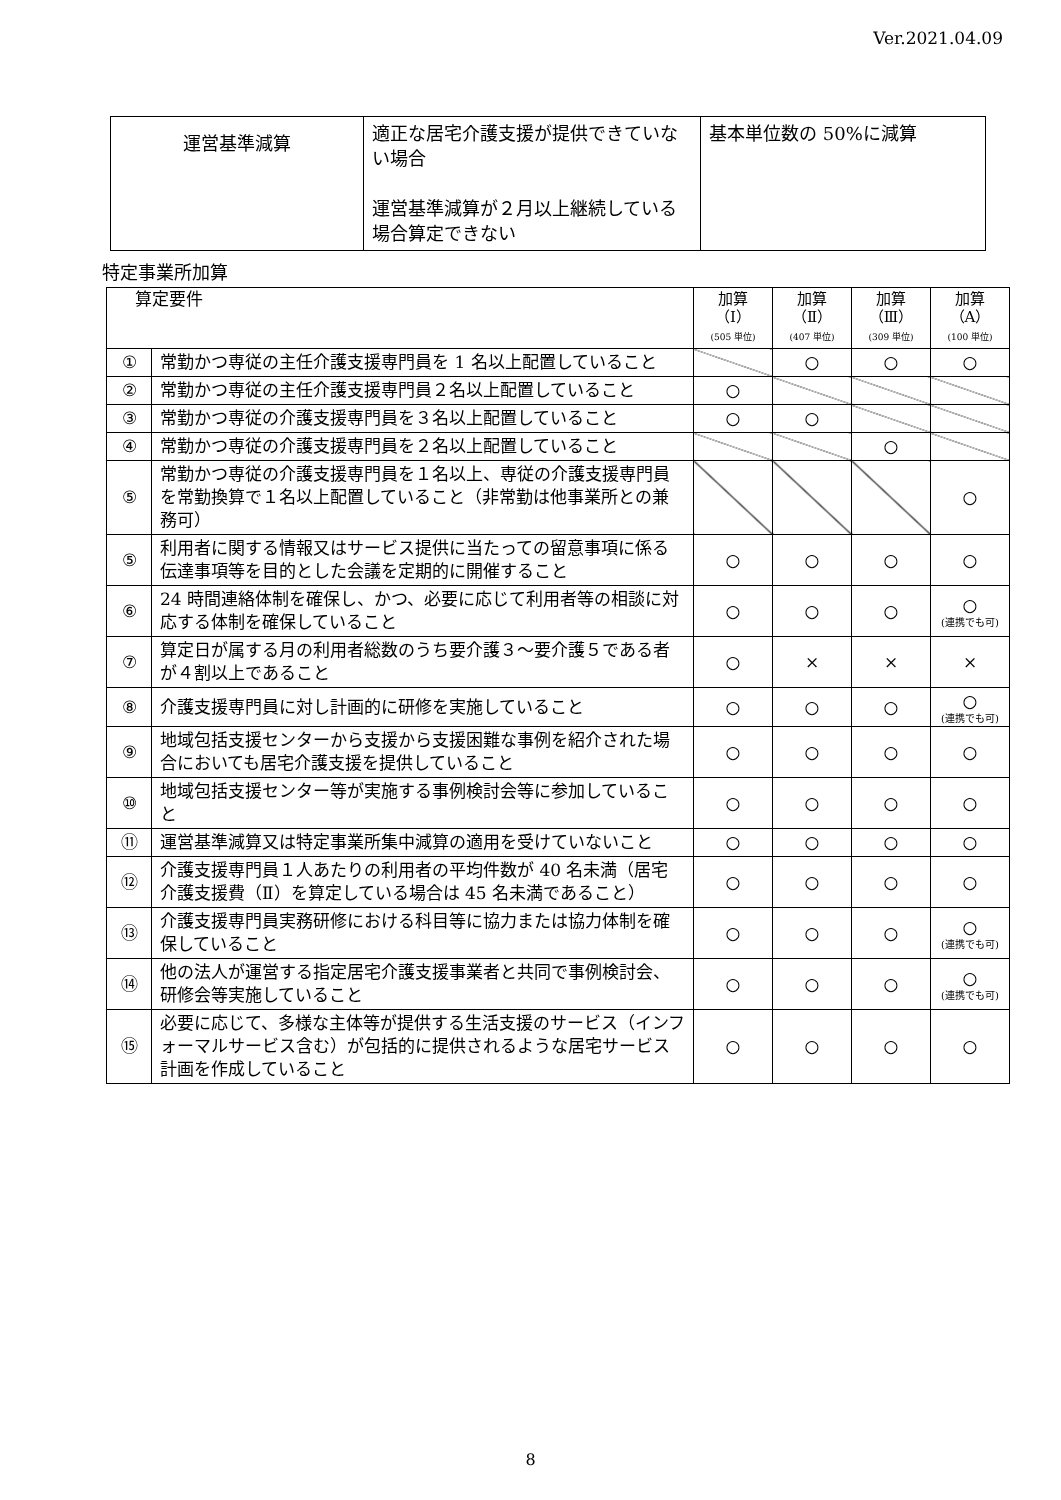Ver.2021.04.09
| 運営基準減算 | 適正な居宅介護支援が提供できていない場合 運営基準減算が２月以上継続している場合算定できない | 基本単位数の 50%に減算 |
特定事業所加算
| 算定要件 | | 加算 （Ⅰ） (505 単位) | 加算 （Ⅱ） (407 単位) | 加算 （Ⅲ） (309 単位) | 加算 （A） (100 単位) |
| --- | --- | --- | --- | --- | --- |
| ① | 常勤かつ専従の主任介護支援専門員を 1 名以上配置していること | | ○ | ○ | ○ |
| ② | 常勤かつ専従の主任介護支援専門員２名以上配置していること | ○ | | | |
| ③ | 常勤かつ専従の介護支援専門員を３名以上配置していること | ○ | ○ | | |
| ④ | 常勤かつ専従の介護支援専門員を２名以上配置していること | | | ○ | |
| ⑤ | 常勤かつ専従の介護支援専門員を１名以上、専従の介護支援専門員を常勤換算で１名以上配置していること（非常勤は他事業所との兼務可） | | | | ○ |
| ⑤ | 利用者に関する情報又はサービス提供に当たっての留意事項に係る伝達事項等を目的とした会議を定期的に開催すること | ○ | ○ | ○ | ○ |
| ⑥ | 24 時間連絡体制を確保し、かつ、必要に応じて利用者等の相談に対応する体制を確保していること | ○ | ○ | ○ | ○ (連携でも可) |
| ⑦ | 算定日が属する月の利用者総数のうち要介護３～要介護５である者が４割以上であること | ○ | × | × | × |
| ⑧ | 介護支援専門員に対し計画的に研修を実施していること | ○ | ○ | ○ | ○ (連携でも可) |
| ⑨ | 地域包括支援センターから支援から支援困難な事例を紹介された場合においても居宅介護支援を提供していること | ○ | ○ | ○ | ○ |
| ⑩ | 地域包括支援センター等が実施する事例検討会等に参加していること | ○ | ○ | ○ | ○ |
| ⑪ | 運営基準減算又は特定事業所集中減算の適用を受けていないこと | ○ | ○ | ○ | ○ |
| ⑫ | 介護支援専門員１人あたりの利用者の平均件数が 40 名未満（居宅介護支援費（Ⅱ）を算定している場合は 45 名未満であること） | ○ | ○ | ○ | ○ |
| ⑬ | 介護支援専門員実務研修における科目等に協力または協力体制を確保していること | ○ | ○ | ○ | ○ (連携でも可) |
| ⑭ | 他の法人が運営する指定居宅介護支援事業者と共同で事例検討会、研修会等実施していること | ○ | ○ | ○ | ○ (連携でも可) |
| ⑮ | 必要に応じて、多様な主体等が提供する生活支援のサービス（インフォーマルサービス含む）が包括的に提供されるような居宅サービス計画を作成していること | ○ | ○ | ○ | ○ |
8